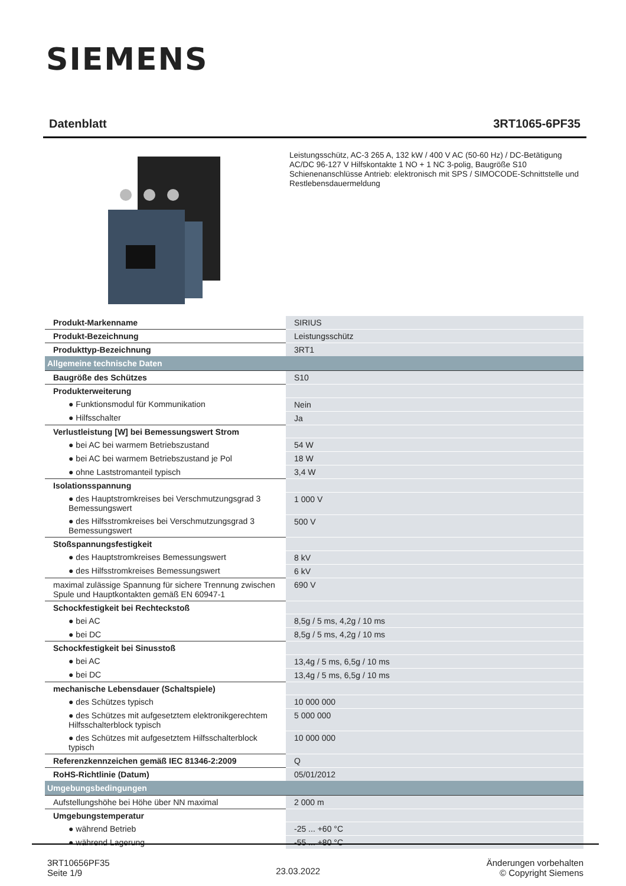SIEMENS
Datenblatt 3RT1065-6PF35
Leistungsschütz, AC-3 265 A, 132 kW / 400 V AC (50-60 Hz) / DC-Betätigung AC/DC 96-127 V Hilfskontakte 1 NO + 1 NC 3-polig, Baugröße S10 Schienenanschlüsse Antrieb: elektronisch mit SPS / SIMOCODE-Schnittstelle und Restlebensdauermeldung
| Produkt-Markenname | SIRIUS |
| Produkt-Bezeichnung | Leistungsschütz |
| Produkttyp-Bezeichnung | 3RT1 |
| Allgemeine technische Daten | |
| Baugröße des Schützes | S10 |
| Produkterweiterung | |
| ● Funktionsmodul für Kommunikation | Nein |
| ● Hilfsschalter | Ja |
| Verlustleistung [W] bei Bemessungswert Strom | |
| ● bei AC bei warmem Betriebszustand | 54 W |
| ● bei AC bei warmem Betriebszustand je Pol | 18 W |
| ● ohne Laststromanteil typisch | 3,4 W |
| Isolationsspannung | |
| ● des Hauptstromkreises bei Verschmutzungsgrad 3 Bemessungswert | 1 000 V |
| ● des Hilfsstromkreises bei Verschmutzungsgrad 3 Bemessungswert | 500 V |
| Stoßspannungsfestigkeit | |
| ● des Hauptstromkreises Bemessungswert | 8 kV |
| ● des Hilfsstromkreises Bemessungswert | 6 kV |
| maximal zulässige Spannung für sichere Trennung zwischen Spule und Hauptkontakten gemäß EN 60947-1 | 690 V |
| Schockfestigkeit bei Rechteckstoß | |
| ● bei AC | 8,5g / 5 ms, 4,2g / 10 ms |
| ● bei DC | 8,5g / 5 ms, 4,2g / 10 ms |
| Schockfestigkeit bei Sinusstoß | |
| ● bei AC | 13,4g / 5 ms, 6,5g / 10 ms |
| ● bei DC | 13,4g / 5 ms, 6,5g / 10 ms |
| mechanische Lebensdauer (Schaltspiele) | |
| ● des Schützes typisch | 10 000 000 |
| ● des Schützes mit aufgesetztem elektronikgerechtem Hilfsschalterblock typisch | 5 000 000 |
| ● des Schützes mit aufgesetztem Hilfsschalterblock typisch | 10 000 000 |
| Referenzkennzeichen gemäß IEC 81346-2:2009 | Q |
| RoHS-Richtlinie (Datum) | 05/01/2012 |
| Umgebungsbedingungen | |
| Aufstellungshöhe bei Höhe über NN maximal | 2 000 m |
| Umgebungstemperatur | |
| ● während Betrieb | -25 ... +60 °C |
| ● während Lagerung | -55 ... +80 °C |
3RT10656PF35
Seite 1/9
23.03.2022
Änderungen vorbehalten
© Copyright Siemens